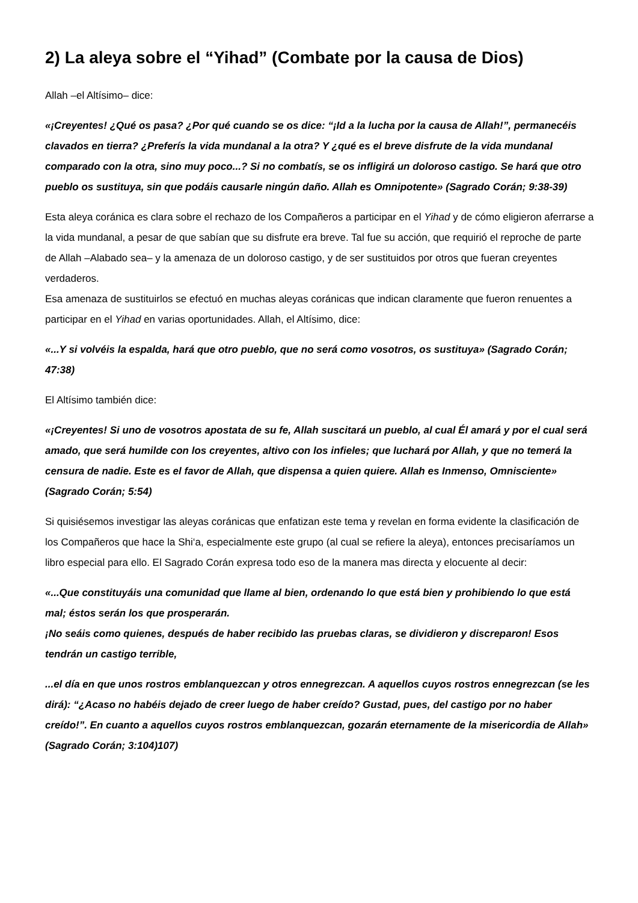2) La aleya sobre el “Yihad” (Combate por la causa de Dios)
Allah –el Altísimo– dice:
«¡Creyentes! ¿Qué os pasa? ¿Por qué cuando se os dice: “¡Id a la lucha por la causa de Allah!”, permanecéis clavados en tierra? ¿Preferís la vida mundanal a la otra? Y ¿qué es el breve disfrute de la vida mundanal comparado con la otra, sino muy poco...? Si no combatís, se os infligirá un doloroso castigo. Se hará que otro pueblo os sustituya, sin que podáis causarle ningún daño. Allah es Omnipotente» (Sagrado Corán; 9:38-39)
Esta aleya coránica es clara sobre el rechazo de los Compañeros a participar en el Yihad y de cómo eligieron aferrarse a la vida mundanal, a pesar de que sabían que su disfrute era breve. Tal fue su acción, que requirió el reproche de parte de Allah –Alabado sea– y la amenaza de un doloroso castigo, y de ser sustituidos por otros que fueran creyentes verdaderos.
Esa amenaza de sustituirlos se efectuó en muchas aleyas coránicas que indican claramente que fueron renuentes a participar en el Yihad en varias oportunidades. Allah, el Altísimo, dice:
«...Y si volvéis la espalda, hará que otro pueblo, que no será como vosotros, os sustituya» (Sagrado Corán; 47:38)
El Altísimo también dice:
«¡Creyentes! Si uno de vosotros apostata de su fe, Allah suscitará un pueblo, al cual Él amará y por el cual será amado, que será humilde con los creyentes, altivo con los infieles; que luchará por Allah, y que no temerá la censura de nadie. Este es el favor de Allah, que dispensa a quien quiere. Allah es Inmenso, Omnisciente» (Sagrado Corán; 5:54)
Si quisiésemos investigar las aleyas coránicas que enfatizan este tema y revelan en forma evidente la clasificación de los Compañeros que hace la Shi‘a, especialmente este grupo (al cual se refiere la aleya), entonces precisaríamos un libro especial para ello. El Sagrado Corán expresa todo eso de la manera mas directa y elocuente al decir:
«...Que constituyáis una comunidad que llame al bien, ordenando lo que está bien y prohibiendo lo que está mal; éstos serán los que prosperarán.
¡No seáis como quienes, después de haber recibido las pruebas claras, se dividieron y discreparon! Esos tendrán un castigo terrible,
...el día en que unos rostros emblanquezcan y otros ennegrezcan. A aquellos cuyos rostros ennegrezcan (se les dirá): “¿Acaso no habéis dejado de creer luego de haber creído? Gustad, pues, del castigo por no haber creído!”. En cuanto a aquellos cuyos rostros emblanquezcan, gozarán eternamente de la misericordia de Allah» (Sagrado Corán; 3:104)107)